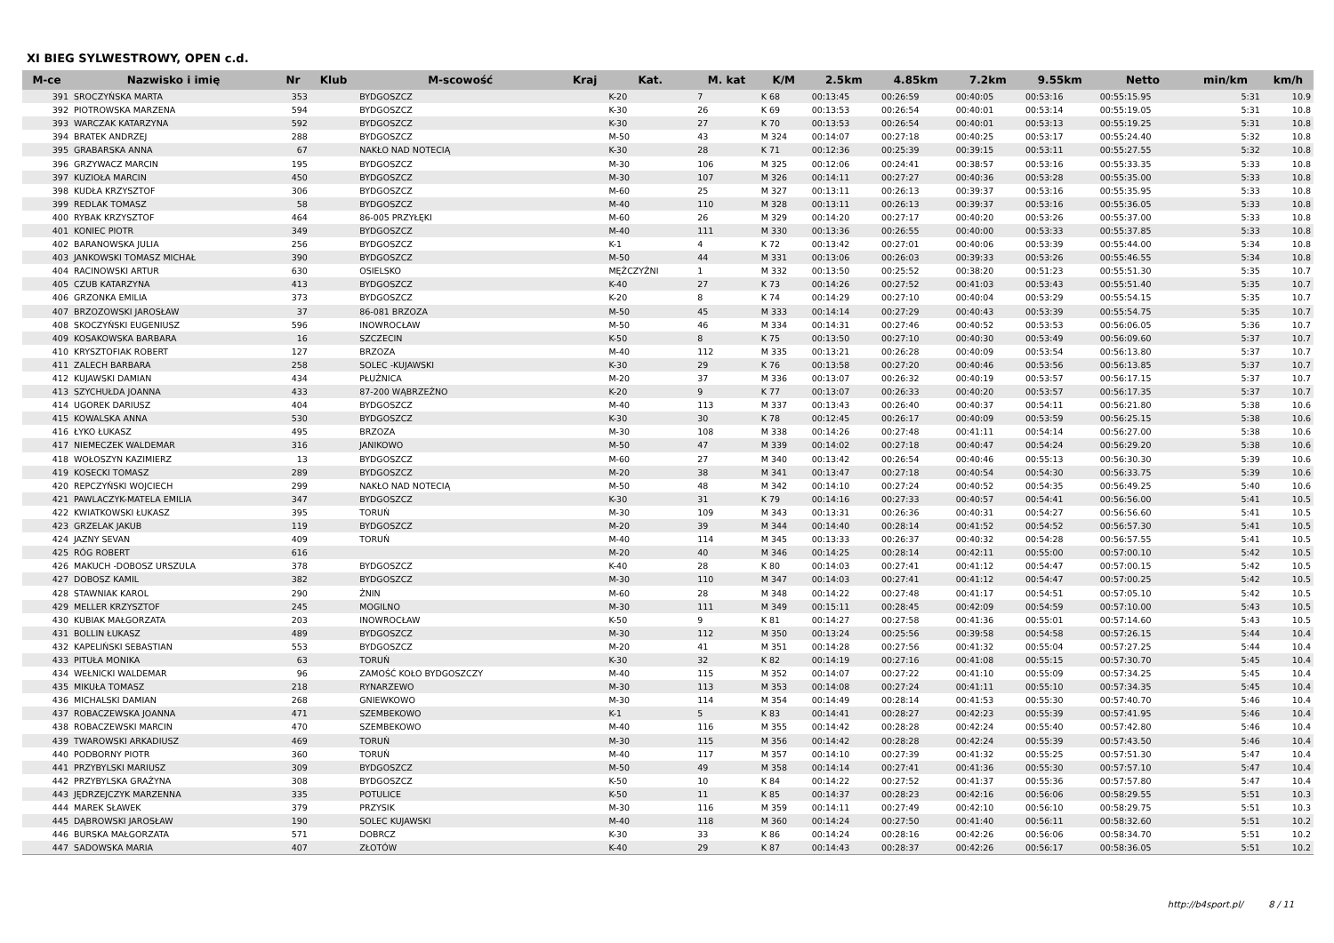XI BIEG SYLWESTROWY, OPEN c.d.
| M-ce | Nazwisko i imię | Nr | Klub | M-scowość | Kraj | Kat. | M. kat | K/M | 2.5km | 4.85km | 7.2km | 9.55km | Netto | min/km | km/h |
| --- | --- | --- | --- | --- | --- | --- | --- | --- | --- | --- | --- | --- | --- | --- | --- |
| 391 | SROCZYŃSKA MARTA | 353 | | BYDGOSZCZ | | K-20 | 7 | K 68 | 00:13:45 | 00:26:59 | 00:40:05 | 00:53:16 | 00:55:15.95 | 5:31 | 10.9 |
| 392 | PIOTROWSKA MARZENA | 594 | | BYDGOSZCZ | | K-30 | 26 | K 69 | 00:13:53 | 00:26:54 | 00:40:01 | 00:53:14 | 00:55:19.05 | 5:31 | 10.8 |
| 393 | WARCZAK KATARZYNA | 592 | | BYDGOSZCZ | | K-30 | 27 | K 70 | 00:13:53 | 00:26:54 | 00:40:01 | 00:53:13 | 00:55:19.25 | 5:31 | 10.8 |
| 394 | BRATEK ANDRZEJ | 288 | | BYDGOSZCZ | | M-50 | 43 | M 324 | 00:14:07 | 00:27:18 | 00:40:25 | 00:53:17 | 00:55:24.40 | 5:32 | 10.8 |
| 395 | GRABARSKA ANNA | 67 | | NAKŁO NAD NOTECIĄ | | K-30 | 28 | K 71 | 00:12:36 | 00:25:39 | 00:39:15 | 00:53:11 | 00:55:27.55 | 5:32 | 10.8 |
| 396 | GRZYWACZ MARCIN | 195 | | BYDGOSZCZ | | M-30 | 106 | M 325 | 00:12:06 | 00:24:41 | 00:38:57 | 00:53:16 | 00:55:33.35 | 5:33 | 10.8 |
| 397 | KUZIOŁA MARCIN | 450 | | BYDGOSZCZ | | M-30 | 107 | M 326 | 00:14:11 | 00:27:27 | 00:40:36 | 00:53:28 | 00:55:35.00 | 5:33 | 10.8 |
| 398 | KUDŁA KRZYSZTOF | 306 | | BYDGOSZCZ | | M-60 | 25 | M 327 | 00:13:11 | 00:26:13 | 00:39:37 | 00:53:16 | 00:55:35.95 | 5:33 | 10.8 |
| 399 | REDLAK TOMASZ | 58 | | BYDGOSZCZ | | M-40 | 110 | M 328 | 00:13:11 | 00:26:13 | 00:39:37 | 00:53:16 | 00:55:36.05 | 5:33 | 10.8 |
| 400 | RYBAK KRZYSZTOF | 464 | | 86-005 PRZYŁĘKI | | M-60 | 26 | M 329 | 00:14:20 | 00:27:17 | 00:40:20 | 00:53:26 | 00:55:37.00 | 5:33 | 10.8 |
| 401 | KONIEC PIOTR | 349 | | BYDGOSZCZ | | M-40 | 111 | M 330 | 00:13:36 | 00:26:55 | 00:40:00 | 00:53:33 | 00:55:37.85 | 5:33 | 10.8 |
| 402 | BARANOWSKA JULIA | 256 | | BYDGOSZCZ | | K-1 | 4 | K 72 | 00:13:42 | 00:27:01 | 00:40:06 | 00:53:39 | 00:55:44.00 | 5:34 | 10.8 |
| 403 | JANKOWSKI TOMASZ MICHAŁ | 390 | | BYDGOSZCZ | | M-50 | 44 | M 331 | 00:13:06 | 00:26:03 | 00:39:33 | 00:53:26 | 00:55:46.55 | 5:34 | 10.8 |
| 404 | RACINOWSKI ARTUR | 630 | | OSIELSKO | | MĘŻCZYŹNI | 1 | M 332 | 00:13:50 | 00:25:52 | 00:38:20 | 00:51:23 | 00:55:51.30 | 5:35 | 10.7 |
| 405 | CZUB KATARZYNA | 413 | | BYDGOSZCZ | | K-40 | 27 | K 73 | 00:14:26 | 00:27:52 | 00:41:03 | 00:53:43 | 00:55:51.40 | 5:35 | 10.7 |
| 406 | GRZONKA EMILIA | 373 | | BYDGOSZCZ | | K-20 | 8 | K 74 | 00:14:29 | 00:27:10 | 00:40:04 | 00:53:29 | 00:55:54.15 | 5:35 | 10.7 |
| 407 | BRZOZOWSKI JAROSŁAW | 37 | | 86-081 BRZOZA | | M-50 | 45 | M 333 | 00:14:14 | 00:27:29 | 00:40:43 | 00:53:39 | 00:55:54.75 | 5:35 | 10.7 |
| 408 | SKOCZYŃSKI EUGENIUSZ | 596 | | INOWROCŁAW | | M-50 | 46 | M 334 | 00:14:31 | 00:27:46 | 00:40:52 | 00:53:53 | 00:56:06.05 | 5:36 | 10.7 |
| 409 | KOSAKOWSKA BARBARA | 16 | | SZCZECIN | | K-50 | 8 | K 75 | 00:13:50 | 00:27:10 | 00:40:30 | 00:53:49 | 00:56:09.60 | 5:37 | 10.7 |
| 410 | KRYSZTOFIAK ROBERT | 127 | | BRZOZA | | M-40 | 112 | M 335 | 00:13:21 | 00:26:28 | 00:40:09 | 00:53:54 | 00:56:13.80 | 5:37 | 10.7 |
| 411 | ZALECH BARBARA | 258 | | SOLEC -KUJAWSKI | | K-30 | 29 | K 76 | 00:13:58 | 00:27:20 | 00:40:46 | 00:53:56 | 00:56:13.85 | 5:37 | 10.7 |
| 412 | KUJAWSKI DAMIAN | 434 | | PŁUŻNICA | | M-20 | 37 | M 336 | 00:13:07 | 00:26:32 | 00:40:19 | 00:53:57 | 00:56:17.15 | 5:37 | 10.7 |
| 413 | SZYCHUŁDA JOANNA | 433 | | 87-200 WĄBRZEŹNO | | K-20 | 9 | K 77 | 00:13:07 | 00:26:33 | 00:40:20 | 00:53:57 | 00:56:17.35 | 5:37 | 10.7 |
| 414 | UGOREK DARIUSZ | 404 | | BYDGOSZCZ | | M-40 | 113 | M 337 | 00:13:43 | 00:26:40 | 00:40:37 | 00:54:11 | 00:56:21.80 | 5:38 | 10.6 |
| 415 | KOWALSKA ANNA | 530 | | BYDGOSZCZ | | K-30 | 30 | K 78 | 00:12:45 | 00:26:17 | 00:40:09 | 00:53:59 | 00:56:25.15 | 5:38 | 10.6 |
| 416 | ŁYKO ŁUKASZ | 495 | | BRZOZA | | M-30 | 108 | M 338 | 00:14:26 | 00:27:48 | 00:41:11 | 00:54:14 | 00:56:27.00 | 5:38 | 10.6 |
| 417 | NIEMECZEK WALDEMAR | 316 | | JANIKOWO | | M-50 | 47 | M 339 | 00:14:02 | 00:27:18 | 00:40:47 | 00:54:24 | 00:56:29.20 | 5:38 | 10.6 |
| 418 | WOŁOSZYN KAZIMIERZ | 13 | | BYDGOSZCZ | | M-60 | 27 | M 340 | 00:13:42 | 00:26:54 | 00:40:46 | 00:55:13 | 00:56:30.30 | 5:39 | 10.6 |
| 419 | KOSECKI TOMASZ | 289 | | BYDGOSZCZ | | M-20 | 38 | M 341 | 00:13:47 | 00:27:18 | 00:40:54 | 00:54:30 | 00:56:33.75 | 5:39 | 10.6 |
| 420 | REPCZYŃSKI WOJCIECH | 299 | | NAKŁO NAD NOTECIĄ | | M-50 | 48 | M 342 | 00:14:10 | 00:27:24 | 00:40:52 | 00:54:35 | 00:56:49.25 | 5:40 | 10.6 |
| 421 | PAWLACZYK-MATELA EMILIA | 347 | | BYDGOSZCZ | | K-30 | 31 | K 79 | 00:14:16 | 00:27:33 | 00:40:57 | 00:54:41 | 00:56:56.00 | 5:41 | 10.5 |
| 422 | KWIATKOWSKI ŁUKASZ | 395 | | TORUŃ | | M-30 | 109 | M 343 | 00:13:31 | 00:26:36 | 00:40:31 | 00:54:27 | 00:56:56.60 | 5:41 | 10.5 |
| 423 | GRZELAK JAKUB | 119 | | BYDGOSZCZ | | M-20 | 39 | M 344 | 00:14:40 | 00:28:14 | 00:41:52 | 00:54:52 | 00:56:57.30 | 5:41 | 10.5 |
| 424 | JAZNY SEVAN | 409 | | TORUŃ | | M-40 | 114 | M 345 | 00:13:33 | 00:26:37 | 00:40:32 | 00:54:28 | 00:56:57.55 | 5:41 | 10.5 |
| 425 | RÓG ROBERT | 616 | | | | M-20 | 40 | M 346 | 00:14:25 | 00:28:14 | 00:42:11 | 00:55:00 | 00:57:00.10 | 5:42 | 10.5 |
| 426 | MAKUCH -DOBOSZ URSZULA | 378 | | BYDGOSZCZ | | K-40 | 28 | K 80 | 00:14:03 | 00:27:41 | 00:41:12 | 00:54:47 | 00:57:00.15 | 5:42 | 10.5 |
| 427 | DOBOSZ KAMIL | 382 | | BYDGOSZCZ | | M-30 | 110 | M 347 | 00:14:03 | 00:27:41 | 00:41:12 | 00:54:47 | 00:57:00.25 | 5:42 | 10.5 |
| 428 | STAWNIAK KAROL | 290 | | ŻNIN | | M-60 | 28 | M 348 | 00:14:22 | 00:27:48 | 00:41:17 | 00:54:51 | 00:57:05.10 | 5:42 | 10.5 |
| 429 | MELLER KRZYSZTOF | 245 | | MOGILNO | | M-30 | 111 | M 349 | 00:15:11 | 00:28:45 | 00:42:09 | 00:54:59 | 00:57:10.00 | 5:43 | 10.5 |
| 430 | KUBIAK MAŁGORZATA | 203 | | INOWROCŁAW | | K-50 | 9 | K 81 | 00:14:27 | 00:27:58 | 00:41:36 | 00:55:01 | 00:57:14.60 | 5:43 | 10.5 |
| 431 | BOLLIN ŁUKASZ | 489 | | BYDGOSZCZ | | M-30 | 112 | M 350 | 00:13:24 | 00:25:56 | 00:39:58 | 00:54:58 | 00:57:26.15 | 5:44 | 10.4 |
| 432 | KAPELIŃSKI SEBASTIAN | 553 | | BYDGOSZCZ | | M-20 | 41 | M 351 | 00:14:28 | 00:27:56 | 00:41:32 | 00:55:04 | 00:57:27.25 | 5:44 | 10.4 |
| 433 | PITUŁA MONIKA | 63 | | TORUŃ | | K-30 | 32 | K 82 | 00:14:19 | 00:27:16 | 00:41:08 | 00:55:15 | 00:57:30.70 | 5:45 | 10.4 |
| 434 | WEŁNICKI WALDEMAR | 96 | | ZAMOŚĆ KOŁO BYDGOSZCZY | | M-40 | 115 | M 352 | 00:14:07 | 00:27:22 | 00:41:10 | 00:55:09 | 00:57:34.25 | 5:45 | 10.4 |
| 435 | MIKUŁA TOMASZ | 218 | | RYNARZEWO | | M-30 | 113 | M 353 | 00:14:08 | 00:27:24 | 00:41:11 | 00:55:10 | 00:57:34.35 | 5:45 | 10.4 |
| 436 | MICHALSKI DAMIAN | 268 | | GNIEWKOWO | | M-30 | 114 | M 354 | 00:14:49 | 00:28:14 | 00:41:53 | 00:55:30 | 00:57:40.70 | 5:46 | 10.4 |
| 437 | ROBACZEWSKA JOANNA | 471 | | SZEMBEKOWO | | K-1 | 5 | K 83 | 00:14:41 | 00:28:27 | 00:42:23 | 00:55:39 | 00:57:41.95 | 5:46 | 10.4 |
| 438 | ROBACZEWSKI MARCIN | 470 | | SZEMBEKOWO | | M-40 | 116 | M 355 | 00:14:42 | 00:28:28 | 00:42:24 | 00:55:40 | 00:57:42.80 | 5:46 | 10.4 |
| 439 | TWAROWSKI ARKADIUSZ | 469 | | TORUŃ | | M-30 | 115 | M 356 | 00:14:42 | 00:28:28 | 00:42:24 | 00:55:39 | 00:57:43.50 | 5:46 | 10.4 |
| 440 | PODBORNY PIOTR | 360 | | TORUŃ | | M-40 | 117 | M 357 | 00:14:10 | 00:27:39 | 00:41:32 | 00:55:25 | 00:57:51.30 | 5:47 | 10.4 |
| 441 | PRZYBYLSKI MARIUSZ | 309 | | BYDGOSZCZ | | M-50 | 49 | M 358 | 00:14:14 | 00:27:41 | 00:41:36 | 00:55:30 | 00:57:57.10 | 5:47 | 10.4 |
| 442 | PRZYBYLSKA GRAŻYNA | 308 | | BYDGOSZCZ | | K-50 | 10 | K 84 | 00:14:22 | 00:27:52 | 00:41:37 | 00:55:36 | 00:57:57.80 | 5:47 | 10.4 |
| 443 | JĘDRZEJCZYK MARZENNA | 335 | | POTULICE | | K-50 | 11 | K 85 | 00:14:37 | 00:28:23 | 00:42:16 | 00:56:06 | 00:58:29.55 | 5:51 | 10.3 |
| 444 | MAREK SŁAWEK | 379 | | PRZYSIK | | M-30 | 116 | M 359 | 00:14:11 | 00:27:49 | 00:42:10 | 00:56:10 | 00:58:29.75 | 5:51 | 10.3 |
| 445 | DĄBROWSKI JAROSŁAW | 190 | | SOLEC KUJAWSKI | | M-40 | 118 | M 360 | 00:14:24 | 00:27:50 | 00:41:40 | 00:56:11 | 00:58:32.60 | 5:51 | 10.2 |
| 446 | BURSKA MAŁGORZATA | 571 | | DOBRCZ | | K-30 | 33 | K 86 | 00:14:24 | 00:28:16 | 00:42:26 | 00:56:06 | 00:58:34.70 | 5:51 | 10.2 |
| 447 | SADOWSKA MARIA | 407 | | ZŁOTÓW | | K-40 | 29 | K 87 | 00:14:43 | 00:28:37 | 00:42:26 | 00:56:17 | 00:58:36.05 | 5:51 | 10.2 |
http://b4sport.pl/ 8 / 11